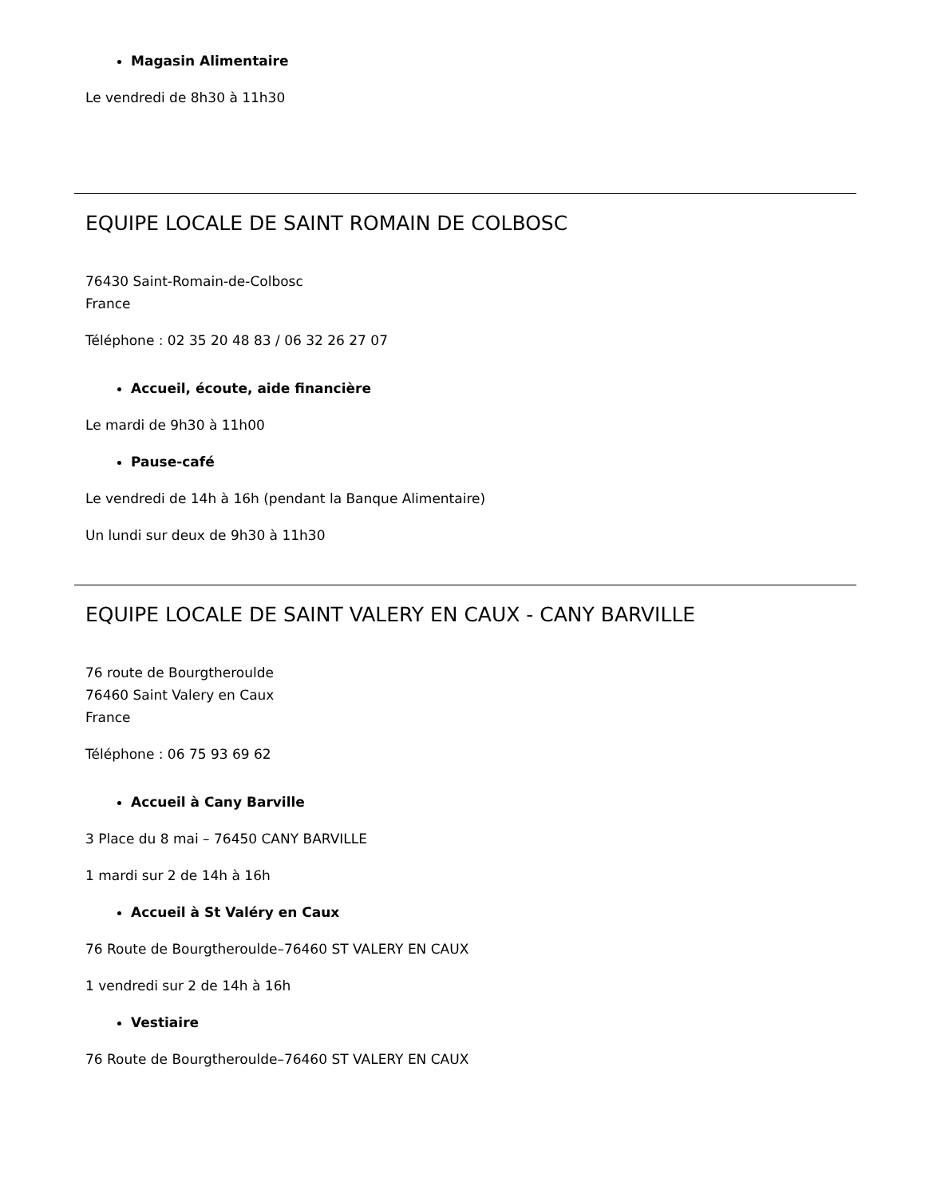Magasin Alimentaire
Le vendredi de 8h30 à 11h30
EQUIPE LOCALE DE SAINT ROMAIN DE COLBOSC
76430 Saint-Romain-de-Colbosc
France
Téléphone : 02 35 20 48 83 / 06 32 26 27 07
Accueil, écoute, aide financière
Le mardi de 9h30 à 11h00
Pause-café
Le vendredi de 14h à 16h (pendant la Banque Alimentaire)
Un lundi sur deux de 9h30 à 11h30
EQUIPE LOCALE DE SAINT VALERY EN CAUX - CANY BARVILLE
76 route de Bourgtheroulde
76460 Saint Valery en Caux
France
Téléphone : 06 75 93 69 62
Accueil à Cany Barville
3 Place du 8 mai – 76450 CANY BARVILLE
1 mardi sur 2 de 14h à 16h
Accueil à St Valéry en Caux
76 Route de Bourgtheroulde–76460 ST VALERY EN CAUX
1 vendredi sur 2 de 14h à 16h
Vestiaire
76 Route de Bourgtheroulde–76460 ST VALERY EN CAUX